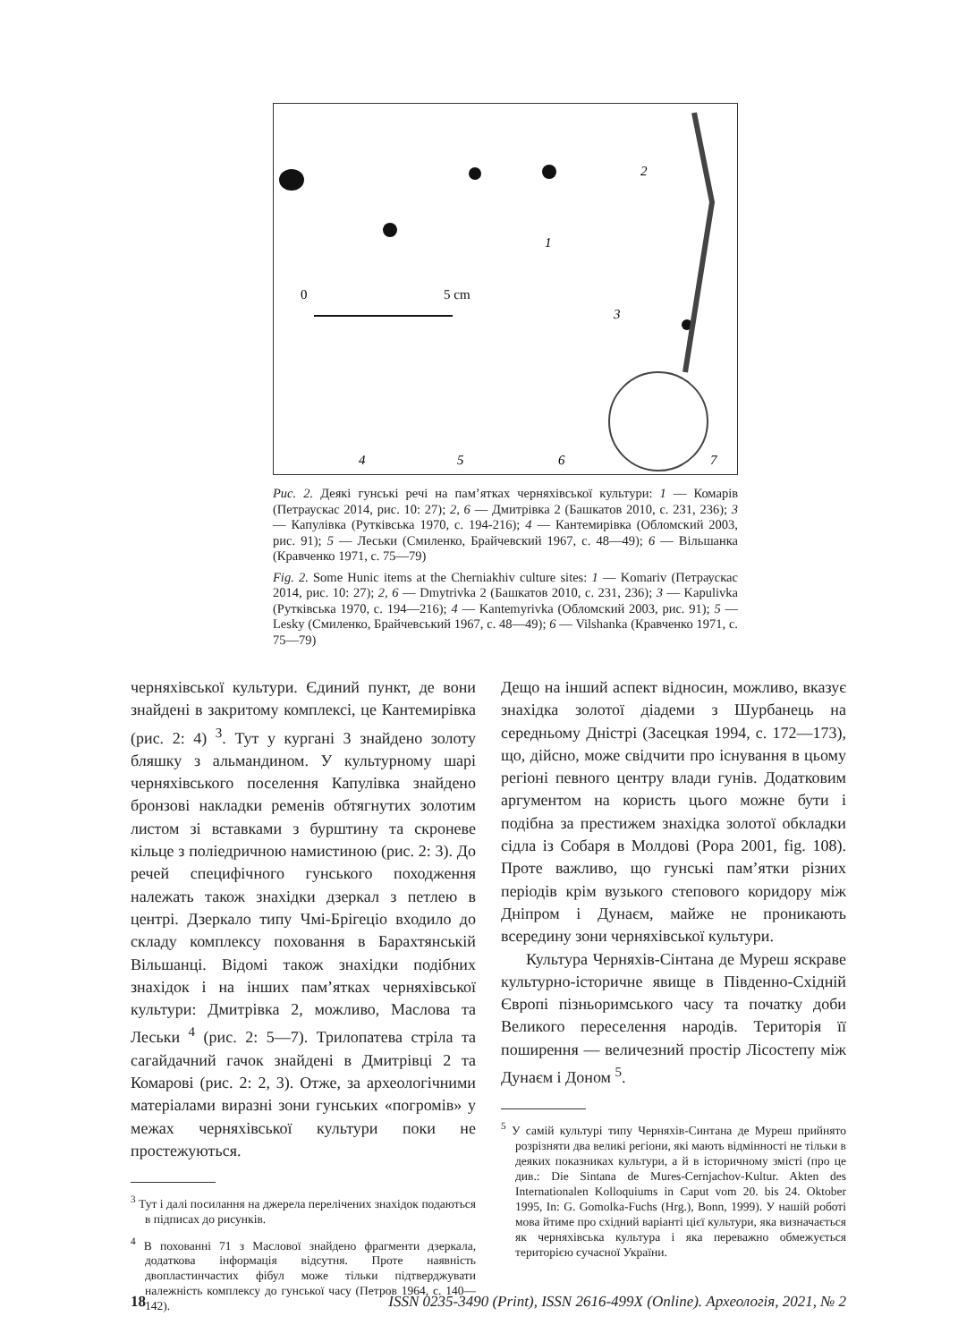0
5 cm
1
2
3
4
5
6
7
Рис. 2. Деякі гунські речі на пам’ятках черняхівської культури: 1 — Комарів (Петраускас 2014, рис. 10: 27); 2, 6 — Дмитрівка 2 (Башкатов 2010, с. 231, 236); 3 — Капулівка (Рутківська 1970, с. 194-216); 4 — Кантемирівка (Обломский 2003, рис. 91); 5 — Леськи (Смиленко, Брайчевский 1967, с. 48—49); 6 — Вільшанка (Кравченко 1971, с. 75—79)
Fig. 2. Some Hunic items at the Cherniakhiv culture sites: 1 — Komariv (Петраускас 2014, рис. 10: 27); 2, 6 — Dmytrivka 2 (Башкатов 2010, с. 231, 236); 3 — Kapulivka (Рутківська 1970, с. 194—216); 4 — Kantemyrivka (Обломский 2003, рис. 91); 5 — Lesky (Смиленко, Брайчевський 1967, с. 48—49); 6 — Vilshanka (Кравченко 1971, с. 75—79)
черняхівської культури. Єдиний пункт, де вони знайдені в закритому комплексі, це Кантемирівка (рис. 2: 4) <sup>3</sup>. Тут у кургані 3 знайдено золоту бляшку з альмандином. У культурному шарі черняхівського поселення Капулівка знайдено бронзові накладки ременів обтягнутих золотим листом зі вставками з бурштину та скроневе кільце з поліедричною намистиною (рис. 2: 3). До речей специфічного гунського походження належать також знахідки дзеркал з петлею в центрі. Дзеркало типу Чмі-Брігеціо входило до складу комплексу поховання в Барахтянській Вільшанці. Відомі також знахідки подібних знахідок і на інших пам’ятках черняхівської культури: Дмитрівка 2, можливо, Маслова та Леськи <sup>4</sup> (рис. 2: 5—7). Трилопатева стріла та сагайдачний гачок знайдені в Дмитрівці 2 та Комарові (рис. 2: 2, 3). Отже, за археологічними матеріалами виразні зони гунських «погромів» у межах черняхівської культури поки не простежуються.
<sup>3</sup> Тут і далі посилання на джерела перелічених знахідок подаються в підписах до рисунків.
<sup>4</sup> В похованні 71 з Маслової знайдено фрагменти дзеркала, додаткова інформація відсутня. Проте наявність двопластинчастих фібул може тільки підтверджувати належність комплексу до гунської часу (Петров 1964, с. 140—142).
Дещо на інший аспект відносин, можливо, вказує знахідка золотої діадеми з Шурбанець на середньому Дністрі (Засецкая 1994, с. 172—173), що, дійсно, може свідчити про існування в цьому регіоні певного центру влади гунів. Додатковим аргументом на користь цього можне бути і подібна за престижем знахідка золотої обкладки сідла із Собаря в Молдові (Popa 2001, fig. 108). Проте важливо, що гунські пам’ятки різних періодів крім вузького степового коридору між Дніпром і Дунаєм, майже не проникають всередину зони черняхівської культури.
Культура Черняхів-Сінтана де Муреш яскраве культурно-історичне явище в Південно-Східній Європі пізньоримського часу та початку доби Великого переселення народів. Територія її поширення — величезний простір Лісостепу між Дунаєм і Доном <sup>5</sup>.
<sup>5</sup> У самій культурі типу Черняхів-Синтана де Муреш прийнято розрізняти два великі регіони, які мають відмінності не тільки в деяких показниках культури, а й в історичному змісті (про це див.: Die Sintana de Mures-Cernjachov-Kultur. Akten des Internationalen Kolloquiums in Caput vom 20. bis 24. Oktober 1995, In: G. Gomolka-Fuchs (Hrg.), Bonn, 1999). У нашій роботі мова йтиме про східний варіанті цієї культури, яка визначається як черняхівська культура і яка переважно обмежується територією сучасної України.
18 ISSN 0235-3490 (Print), ISSN 2616-499X (Online). Археологія, 2021, № 2